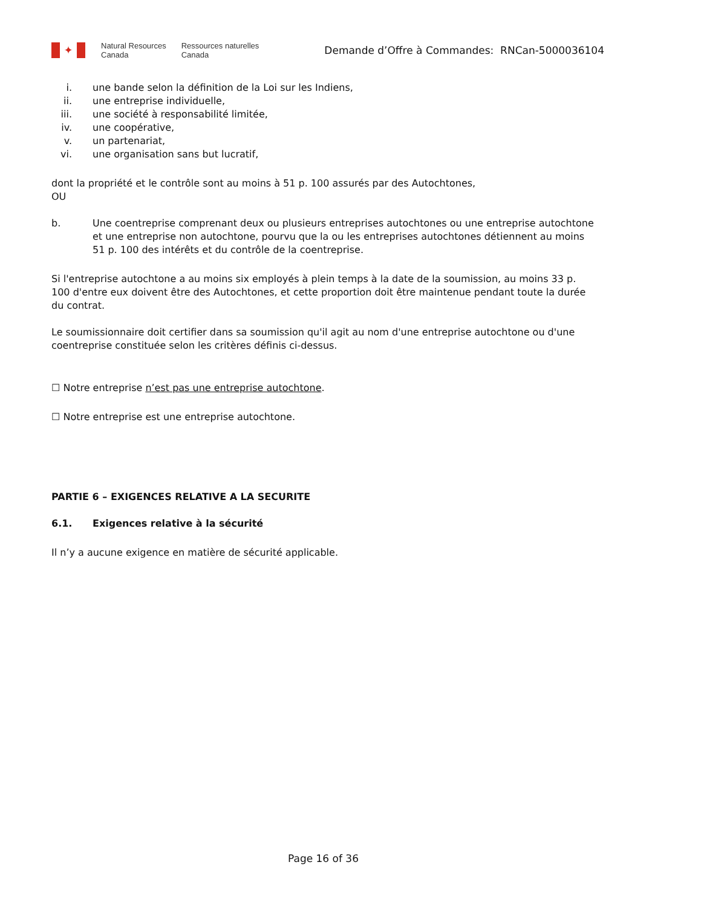✦
Natural Resources
Canada
Ressources naturelles
Canada
Demande d’Offre à Commandes: RNCan-5000036104
i. une bande selon la définition de la Loi sur les Indiens,
ii. une entreprise individuelle,
iii. une société à responsabilité limitée,
iv. une coopérative,
v. un partenariat,
vi. une organisation sans but lucratif,
dont la propriété et le contrôle sont au moins à 51 p. 100 assurés par des Autochtones,
OU
b. Une coentreprise comprenant deux ou plusieurs entreprises autochtones ou une entreprise autochtone et une entreprise non autochtone, pourvu que la ou les entreprises autochtones détiennent au moins 51 p. 100 des intérêts et du contrôle de la coentreprise.
Si l'entreprise autochtone a au moins six employés à plein temps à la date de la soumission, au moins 33 p. 100 d'entre eux doivent être des Autochtones, et cette proportion doit être maintenue pendant toute la durée du contrat.
Le soumissionnaire doit certifier dans sa soumission qu'il agit au nom d'une entreprise autochtone ou d'une coentreprise constituée selon les critères définis ci-dessus.
☐ Notre entreprise n’est pas une entreprise autochtone.
☐ Notre entreprise est une entreprise autochtone.
PARTIE 6 – EXIGENCES RELATIVE A LA SECURITE
6.1. Exigences relative à la sécurité
Il n’y a aucune exigence en matière de sécurité applicable.
Page 16 of 36